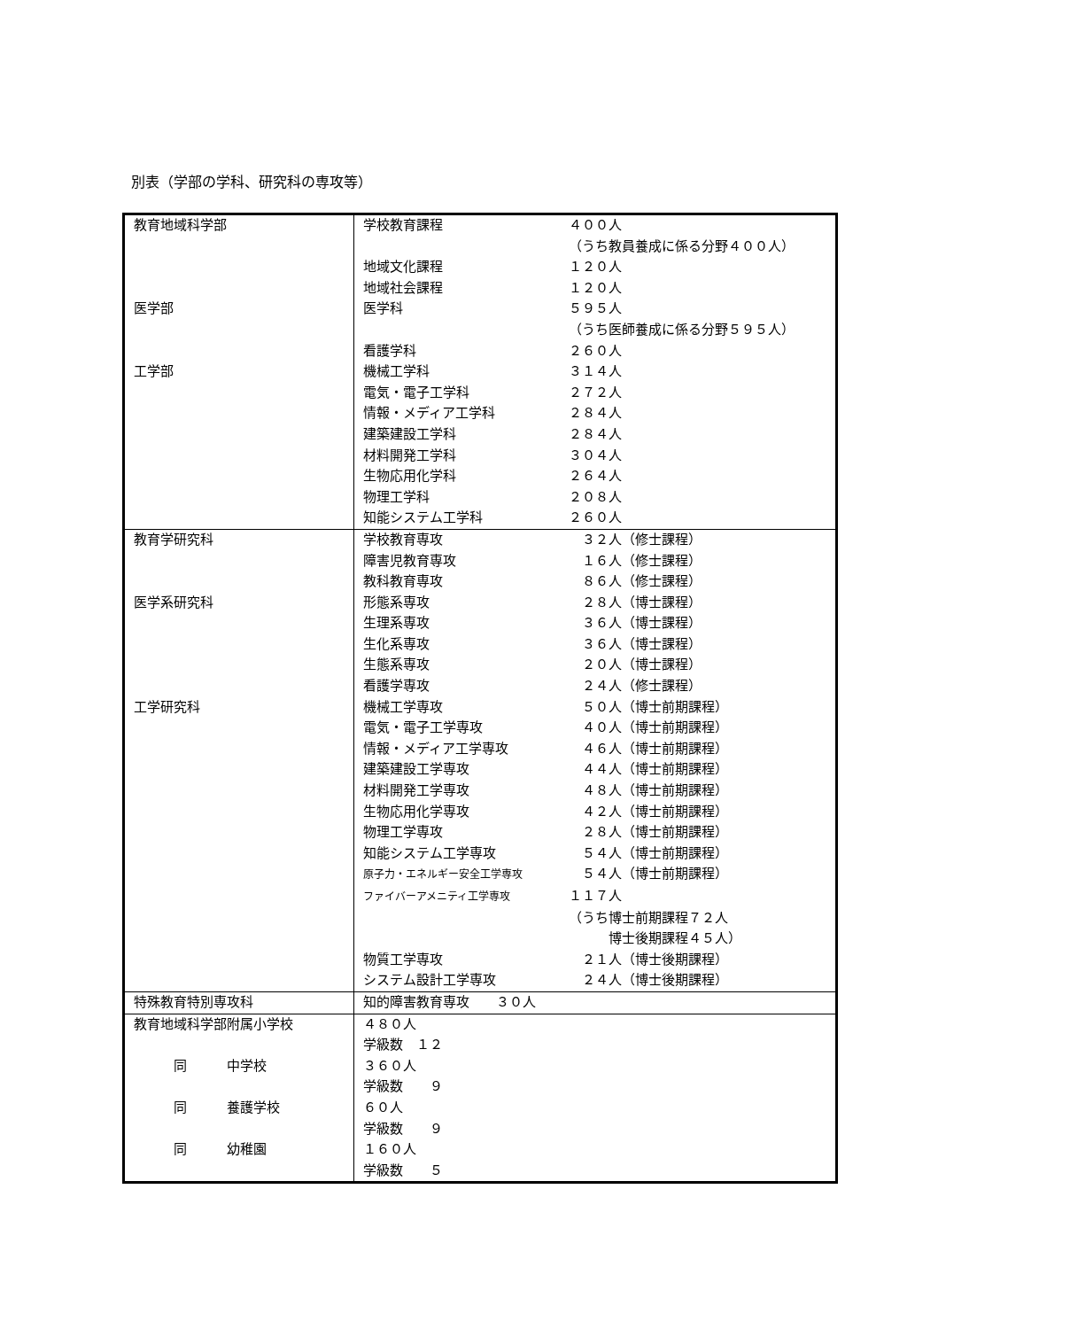別表（学部の学科、研究科の専攻等）
| 教育地域科学部 医学部 工学部 | 学校教育課程 ４００人 （うち教員養成に係る分野４００人） 地域文化課程 １２０人 地域社会課程 １２０人 医学科 ５９５人 （うち医師養成に係る分野５９５人） 看護学科 ２６０人 機械工学科 ３１４人 電気・電子工学科 ２７２人 情報・メディア工学科 ２８４人 建築建設工学科 ２８４人 材料開発工学科 ３０４人 生物応用化学科 ２６４人 物理工学科 ２０８人 知能システム工学科 ２６０人 |
| 教育学研究科 医学系研究科 工学研究科 | 学校教育専攻 ３２人（修士課程） 障害児教育専攻 １６人（修士課程） 教科教育専攻 ８６人（修士課程） 形態系専攻 ２８人（博士課程） 生理系専攻 ３６人（博士課程） 生化系専攻 ３６人（博士課程） 生態系専攻 ２０人（博士課程） 看護学専攻 ２４人（修士課程） 機械工学専攻 ５０人（博士前期課程） 電気・電子工学専攻 ４０人（博士前期課程） 情報・メディア工学専攻 ４６人（博士前期課程） 建築建設工学専攻 ４４人（博士前期課程） 材料開発工学専攻 ４８人（博士前期課程） 生物応用化学専攻 ４２人（博士前期課程） 物理工学専攻 ２８人（博士前期課程） 知能システム工学専攻 ５４人（博士前期課程） 原子力・エネルギー安全工学専攻 ５４人（博士前期課程） ファイバーアメニティ工学専攻 １１７人 （うち博士前期課程７２人 博士後期課程４５人） 物質工学専攻 ２１人（博士後期課程） システム設計工学専攻 ２４人（博士後期課程） |
| 特殊教育特別専攻科 | 知的障害教育専攻 ３０人 |
| 教育地域科学部附属小学校 同 中学校 同 養護学校 同 幼稚園 | ４８０人 学級数 １２ ３６０人 学級数 ９ ６０人 学級数 ９ １６０人 学級数 ５ |